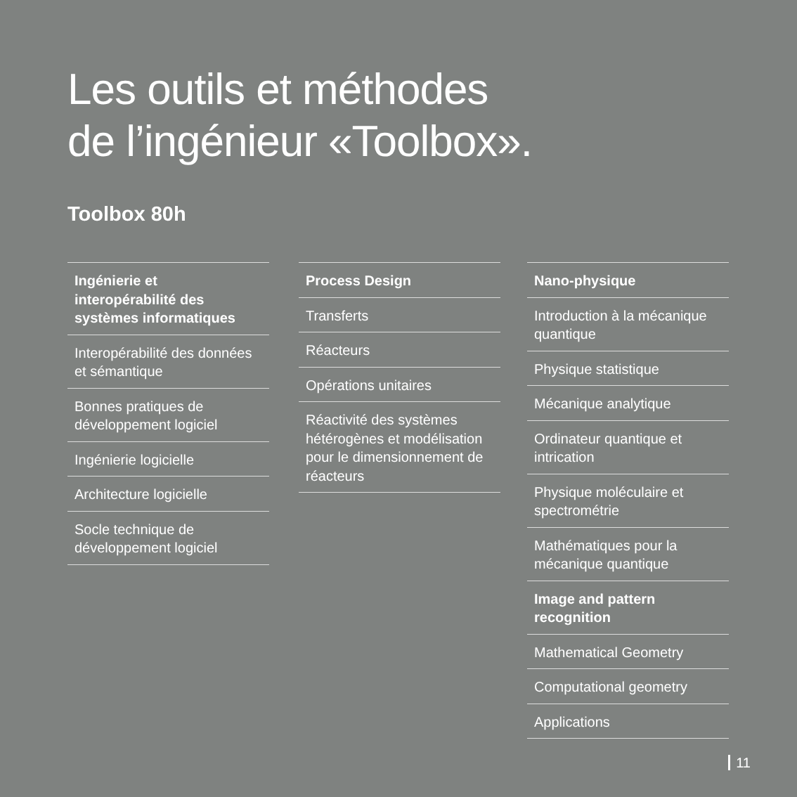Les outils et méthodes
de l’ingénieur «Toolbox».
Toolbox 80h
Ingénierie et interopérabilité des systèmes informatiques
Interopérabilité des don­nées et sémantique
Bonnes pratiques de développement logiciel
Ingénierie logicielle
Architecture logicielle
Socle technique de développement logiciel
Process Design
Transferts
Réacteurs
Opérations unitaires
Réactivité des systèmes hétérogènes et modélisa­tion pour le dimensionne­ment de réacteurs
Nano-physique
Introduction à la mécanique quantique
Physique statistique
Mécanique analytique
Ordinateur quantique et intrication
Physique moléculaire et spectrométrie
Mathématiques pour la mécanique quantique
Image and pattern recognition
Mathematical Geometry
Computational geometry
Applications
11